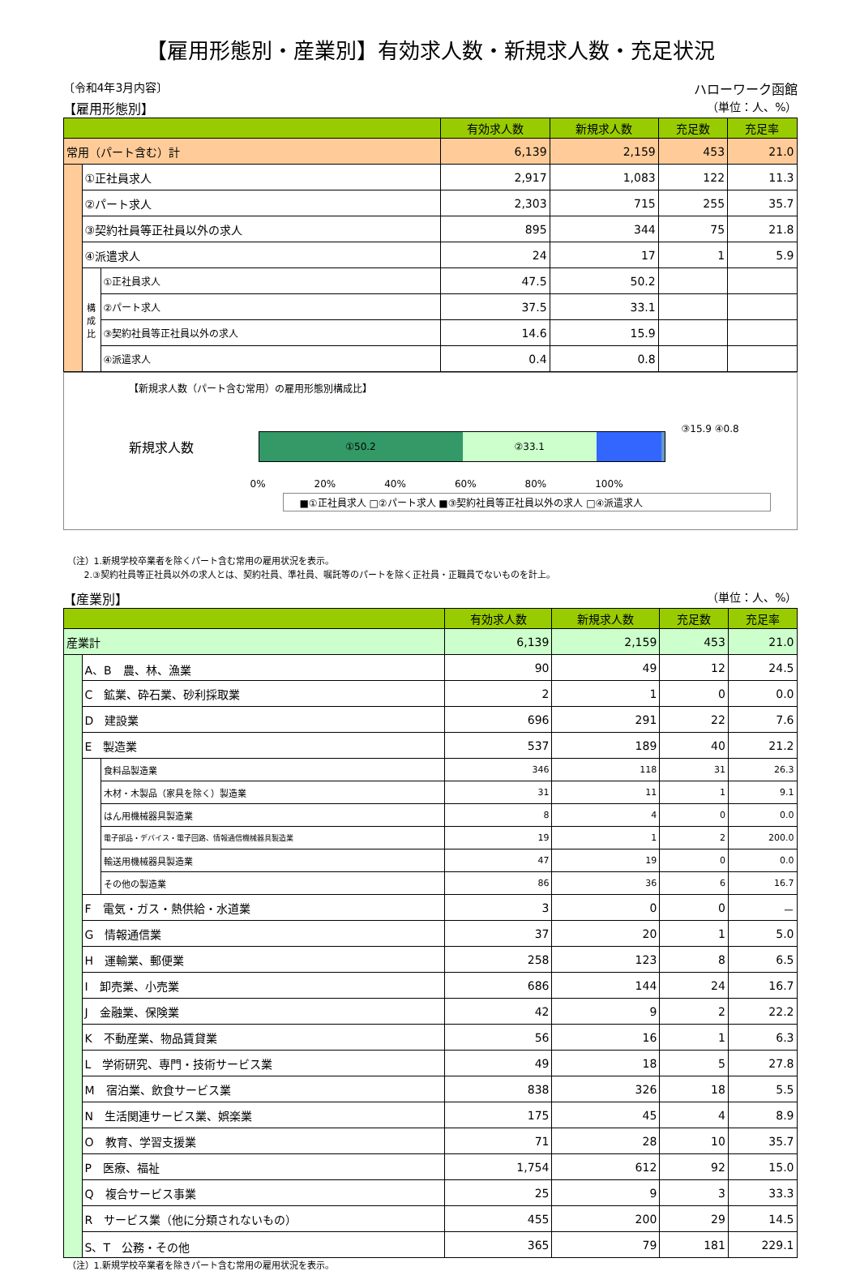【雇用形態別・産業別】有効求人数・新規求人数・充足状況
〔令和4年3月内容〕 ハローワーク函館
【雇用形態別】 （単位：人、%）
| | | | 有効求人数 | 新規求人数 | 充足数 | 充足率 |
| --- | --- | --- | --- | --- | --- | --- |
| 常用（パート含む）計 | | | 6,139 | 2,159 | 453 | 21.0 |
| | ①正社員求人 | | 2,917 | 1,083 | 122 | 11.3 |
| | ②パート求人 | | 2,303 | 715 | 255 | 35.7 |
| | ③契約社員等正社員以外の求人 | | 895 | 344 | 75 | 21.8 |
| | ④派遣求人 | | 24 | 17 | 1 | 5.9 |
| | 構成比 | ①正社員求人 | 47.5 | 50.2 | | |
| | | ②パート求人 | 37.5 | 33.1 | | |
| | | ③契約社員等正社員以外の求人 | 14.6 | 15.9 | | |
| | | ④派遣求人 | 0.4 | 0.8 | | |
【新規求人数（パート含む常用）の雇用形態別構成比】
新規求人数
①50.2 ②33.1
③15.9 ④0.8
0% 20% 40% 60% 80% 100%
■①正社員求人 □②パート求人 ■③契約社員等正社員以外の求人 □④派遣求人
（注）1.新規学校卒業者を除くパート含む常用の雇用状況を表示。
2.③契約社員等正社員以外の求人とは、契約社員、準社員、嘱託等のパートを除く正社員・正職員でないものを計上。
【産業別】 （単位：人、%）
| | | | 有効求人数 | 新規求人数 | 充足数 | 充足率 |
| --- | --- | --- | --- | --- | --- | --- |
| 産業計 | | | 6,139 | 2,159 | 453 | 21.0 |
| | A、B 農、林、漁業 | | 90 | 49 | 12 | 24.5 |
| | C 鉱業、砕石業、砂利採取業 | | 2 | 1 | 0 | 0.0 |
| | D 建設業 | | 696 | 291 | 22 | 7.6 |
| | E 製造業 | | 537 | 189 | 40 | 21.2 |
| | | 食料品製造業 | 346 | 118 | 31 | 26.3 |
| | | 木材・木製品（家具を除く）製造業 | 31 | 11 | 1 | 9.1 |
| | | はん用機械器具製造業 | 8 | 4 | 0 | 0.0 |
| | | 電子部品・デバイス・電子回路、情報通信機械器具製造業 | 19 | 1 | 2 | 200.0 |
| | | 輸送用機械器具製造業 | 47 | 19 | 0 | 0.0 |
| | | その他の製造業 | 86 | 36 | 6 | 16.7 |
| | F 電気・ガス・熱供給・水道業 | | 3 | 0 | 0 | － |
| | G 情報通信業 | | 37 | 20 | 1 | 5.0 |
| | H 運輸業、郵便業 | | 258 | 123 | 8 | 6.5 |
| | I 卸売業、小売業 | | 686 | 144 | 24 | 16.7 |
| | J 金融業、保険業 | | 42 | 9 | 2 | 22.2 |
| | K 不動産業、物品賃貸業 | | 56 | 16 | 1 | 6.3 |
| | L 学術研究、専門・技術サービス業 | | 49 | 18 | 5 | 27.8 |
| | M 宿泊業、飲食サービス業 | | 838 | 326 | 18 | 5.5 |
| | N 生活関連サービス業、娯楽業 | | 175 | 45 | 4 | 8.9 |
| | O 教育、学習支援業 | | 71 | 28 | 10 | 35.7 |
| | P 医療、福祉 | | 1,754 | 612 | 92 | 15.0 |
| | Q 複合サービス事業 | | 25 | 9 | 3 | 33.3 |
| | R サービス業（他に分類されないもの） | | 455 | 200 | 29 | 14.5 |
| | S、T 公務・その他 | | 365 | 79 | 181 | 229.1 |
（注）1.新規学校卒業者を除きパート含む常用の雇用状況を表示。